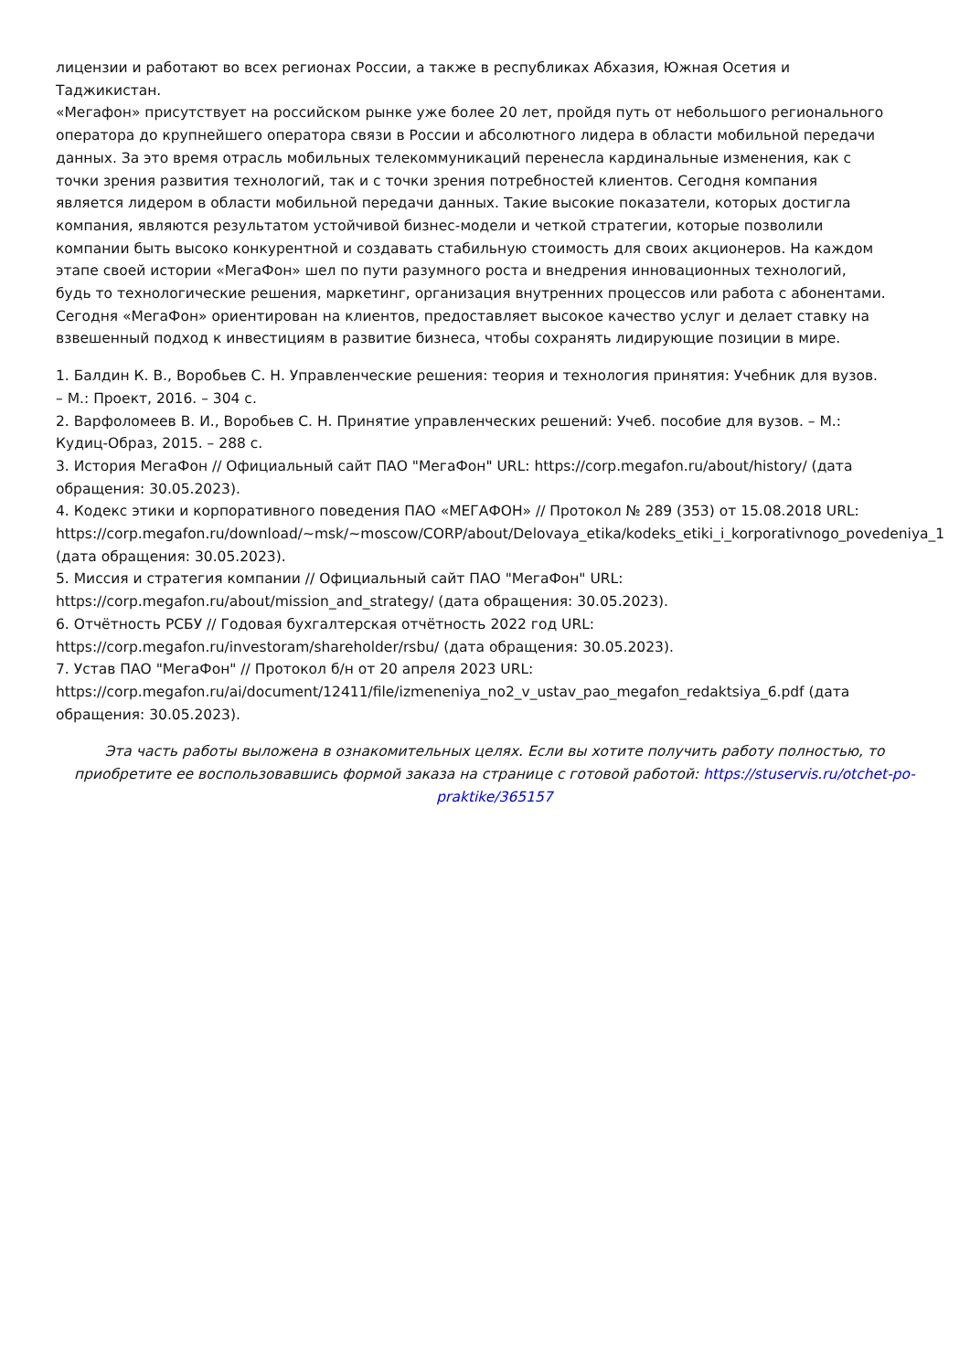лицензии и работают во всех регионах России, а также в республиках Абхазия, Южная Осетия и
Таджикистан.
«Мегафон» присутствует на российском рынке уже более 20 лет, пройдя путь от небольшого регионального
оператора до крупнейшего оператора связи в России и абсолютного лидера в области мобильной передачи
данных. За это время отрасль мобильных телекоммуникаций перенесла кардинальные изменения, как с
точки зрения развития технологий, так и с точки зрения потребностей клиентов. Сегодня компания
является лидером в области мобильной передачи данных. Такие высокие показатели, которых достигла
компания, являются результатом устойчивой бизнес-модели и четкой стратегии, которые позволили
компании быть высоко конкурентной и создавать стабильную стоимость для своих акционеров. На каждом
этапе своей истории «МегаФон» шел по пути разумного роста и внедрения инновационных технологий,
будь то технологические решения, маркетинг, организация внутренних процессов или работа с абонентами.
Сегодня «МегаФон» ориентирован на клиентов, предоставляет высокое качество услуг и делает ставку на
взвешенный подход к инвестициям в развитие бизнеса, чтобы сохранять лидирующие позиции в мире.
1. Балдин К. В., Воробьев С. Н. Управленческие решения: теория и технология принятия: Учебник для вузов.
– М.: Проект, 2016. – 304 с.
2. Варфоломеев В. И., Воробьев С. Н. Принятие управленческих решений: Учеб. пособие для вузов. – М.:
Кудиц-Образ, 2015. – 288 с.
3. История МегаФон // Официальный сайт ПАО "МегаФон" URL: https://corp.megafon.ru/about/history/ (дата
обращения: 30.05.2023).
4. Кодекс этики и корпоративного поведения ПАО «МЕГАФОН» // Протокол № 289 (353) от 15.08.2018 URL:
https://corp.megafon.ru/download/~msk/~moscow/CORP/about/Delovaya_etika/kodeks_etiki_i_korporativnogo_povedeniya_1
(дата обращения: 30.05.2023).
5. Миссия и стратегия компании // Официальный сайт ПАО "МегаФон" URL:
https://corp.megafon.ru/about/mission_and_strategy/ (дата обращения: 30.05.2023).
6. Отчётность РСБУ // Годовая бухгалтерская отчётность 2022 год URL:
https://corp.megafon.ru/investoram/shareholder/rsbu/ (дата обращения: 30.05.2023).
7. Устав ПАО "МегаФон" // Протокол б/н от 20 апреля 2023 URL:
https://corp.megafon.ru/ai/document/12411/file/izmeneniya_no2_v_ustav_pao_megafon_redaktsiya_6.pdf (дата
обращения: 30.05.2023).
Эта часть работы выложена в ознакомительных целях. Если вы хотите получить работу полностью, то приобретите ее воспользовавшись формой заказа на странице с готовой работой: https://stuservis.ru/otchet-po-praktike/365157